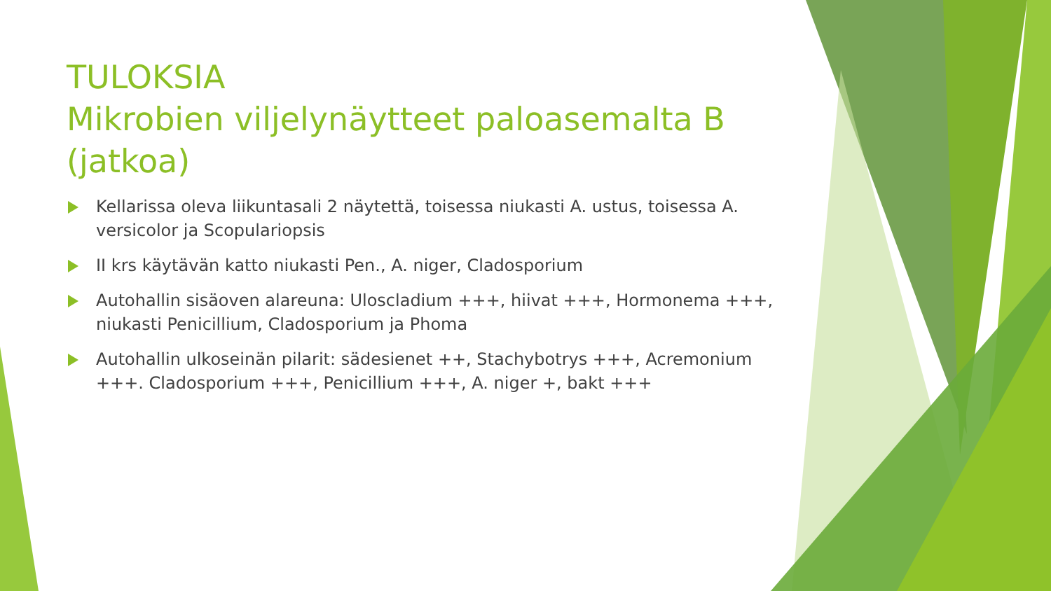TULOKSIA
Mikrobien viljelynäytteet paloasemalta B (jatkoa)
Kellarissa oleva liikuntasali 2 näytettä, toisessa niukasti A. ustus, toisessa A. versicolor ja Scopulariopsis
II krs käytävän katto niukasti Pen., A. niger, Cladosporium
Autohallin sisäoven alareuna: Uloscladium +++, hiivat +++, Hormonema +++, niukasti Penicillium, Cladosporium ja Phoma
Autohallin ulkoseinän pilarit: sädesienet ++, Stachybotrys +++, Acremonium +++. Cladosporium +++, Penicillium +++, A. niger +, bakt +++